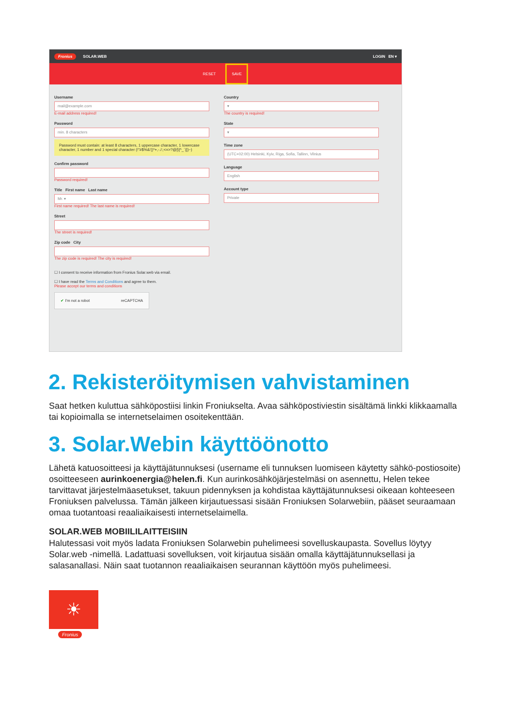Fronius SOLAR.WEB LOGIN EN ▾
RESET SAVE
Username
mail@example.com
E-mail address required!
Password
min. 8 characters
Password must contain: at least 8 characters, 1 uppercase character, 1 lowercase character, 1 number and 1 special character (!"#$%&'()*+,-./:;<=>?@[\]^_`{|}~)
Confirm password
Password required!
Title First name Last name
Mr. ▾
First name required! The last name is required!
Street
The street is required!
Zip code City
The zip code is required! The city is required!
☐ I consent to receive information from Fronius Solar.web via email.
☐ I have read the Terms and Conditions and agree to them.
Please accept our terms and conditions
✔ I'm not a robot reCAPTCHA
Country
▾
The country is required!
State
▾
Time zone
(UTC+02:00) Helsinki, Kyiv, Riga, Sofia, Tallinn, Vilnius
Language
English
Account type
Private
2. Rekisteröitymisen vahvistaminen
Saat hetken kuluttua sähköpostiisi linkin Froniukselta. Avaa sähköpostiviestin sisältämä linkki klikkaamalla tai kopioimalla se internetselaimen osoitekenttään.
3. Solar.Webin käyttöönotto
Lähetä katuosoitteesi ja käyttäjätunnuksesi (username eli tunnuksen luomiseen käytetty sähkö-postiosoite) osoitteeseen aurinkoenergia@helen.fi. Kun aurinkosähköjärjestelmäsi on asennettu, Helen tekee tarvittavat järjestelmäasetukset, takuun pidennyksen ja kohdistaa käyttäjätunnuksesi oikeaan kohteeseen Froniuksen palvelussa. Tämän jälkeen kirjautuessasi sisään Froniuksen Solarwebiin, pääset seuraamaan omaa tuotantoasi reaaliaikaisesti internetselaimella.
SOLAR.WEB MOBIILILAITTEISIIN
Halutessasi voit myös ladata Froniuksen Solarwebin puhelimeesi sovelluskaupasta. Sovellus löytyy Solar.web -nimellä. Ladattuasi sovelluksen, voit kirjautua sisään omalla käyttäjätunnuksellasi ja salasanallasi. Näin saat tuotannon reaaliaikaisen seurannan käyttöön myös puhelimeesi.
☀
Fronius